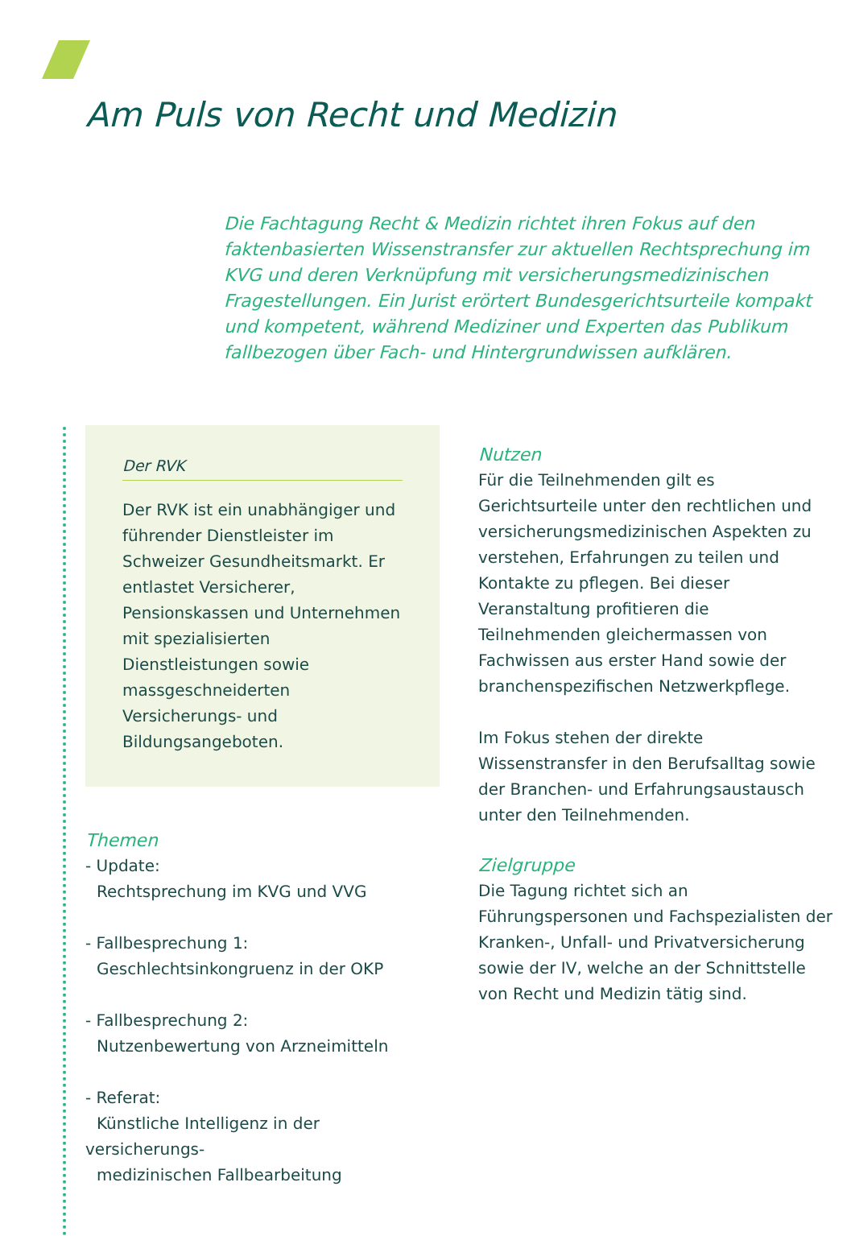Am Puls von Recht und Medizin
Die Fachtagung Recht & Medizin richtet ihren Fokus auf den faktenbasierten Wissenstransfer zur aktuellen Rechtsprechung im KVG und deren Verknüpfung mit versicherungsmedizinischen Fragestellungen. Ein Jurist erörtert Bundesgerichtsurteile kompakt und kompetent, während Mediziner und Experten das Publikum fallbezogen über Fach- und Hintergrundwissen aufklären.
Der RVK
Der RVK ist ein unabhängiger und führender Dienstleister im Schweizer Gesundheitsmarkt. Er entlastet Versicherer, Pensionskassen und Unternehmen mit spezialisierten Dienstleistungen sowie massgeschneiderten Versicherungs- und Bildungsangeboten.
Themen
- Update:
Rechtsprechung im KVG und VVG
- Fallbesprechung 1:
Geschlechtsinkongruenz in der OKP
- Fallbesprechung 2:
Nutzenbewertung von Arzneimitteln
- Referat:
Künstliche Intelligenz in der versicherungs-
medizinischen Fallbearbeitung
Nutzen
Für die Teilnehmenden gilt es Gerichtsurteile unter den rechtlichen und versicherungsmedizinischen Aspekten zu verstehen, Erfahrungen zu teilen und Kontakte zu pflegen. Bei dieser Veranstaltung profitieren die Teilnehmenden gleichermassen von Fachwissen aus erster Hand sowie der branchenspezifischen Netzwerkpflege.
Im Fokus stehen der direkte Wissenstransfer in den Berufsalltag sowie der Branchen- und Erfahrungsaustausch unter den Teilnehmenden.
Zielgruppe
Die Tagung richtet sich an Führungspersonen und Fachspezialisten der Kranken-, Unfall- und Privatversicherung sowie der IV, welche an der Schnittstelle von Recht und Medizin tätig sind.